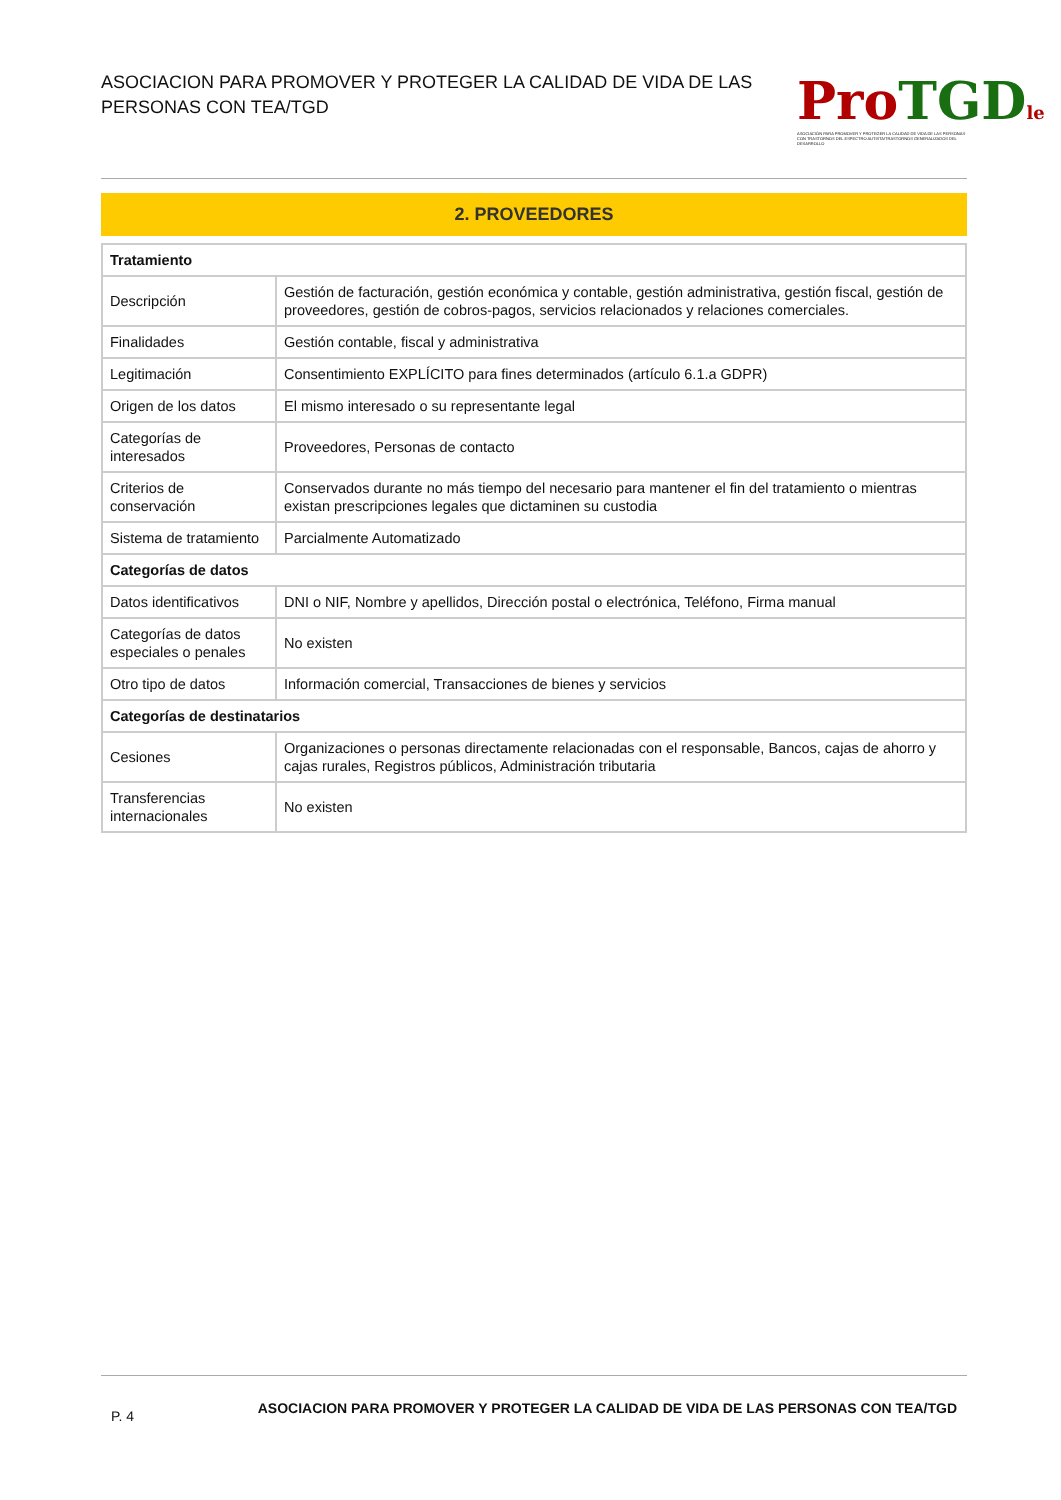ASOCIACION PARA PROMOVER Y PROTEGER LA CALIDAD DE VIDA DE LAS PERSONAS CON TEA/TGD
Pro TGD le
ASOCIACIÓN PARA PROMOVER Y PROTEGER LA CALIDAD DE VIDA DE LAS PERSONAS CON TRASTORNOS DEL ESPECTRO AUTISTA/TRASTORNOS GENERALIZADOS DEL DESARROLLO
2. PROVEEDORES
| Tratamiento | |
| --- | --- |
| Descripción | Gestión de facturación, gestión económica y contable, gestión administrativa, gestión fiscal, gestión de proveedores, gestión de cobros-pagos, servicios relacionados y relaciones comerciales. |
| Finalidades | Gestión contable, fiscal y administrativa |
| Legitimación | Consentimiento EXPLÍCITO para fines determinados (artículo 6.1.a GDPR) |
| Origen de los datos | El mismo interesado o su representante legal |
| Categorías de interesados | Proveedores, Personas de contacto |
| Criterios de conservación | Conservados durante no más tiempo del necesario para mantener el fin del tratamiento o mientras existan prescripciones legales que dictaminen su custodia |
| Sistema de tratamiento | Parcialmente Automatizado |
| Categorías de datos | |
| Datos identificativos | DNI o NIF, Nombre y apellidos, Dirección postal o electrónica, Teléfono, Firma manual |
| Categorías de datos especiales o penales | No existen |
| Otro tipo de datos | Información comercial, Transacciones de bienes y servicios |
| Categorías de destinatarios | |
| Cesiones | Organizaciones o personas directamente relacionadas con el responsable, Bancos, cajas de ahorro y cajas rurales, Registros públicos, Administración tributaria |
| Transferencias internacionales | No existen |
P. 4 ASOCIACION PARA PROMOVER Y PROTEGER LA CALIDAD DE VIDA DE LAS PERSONAS CON TEA/TGD